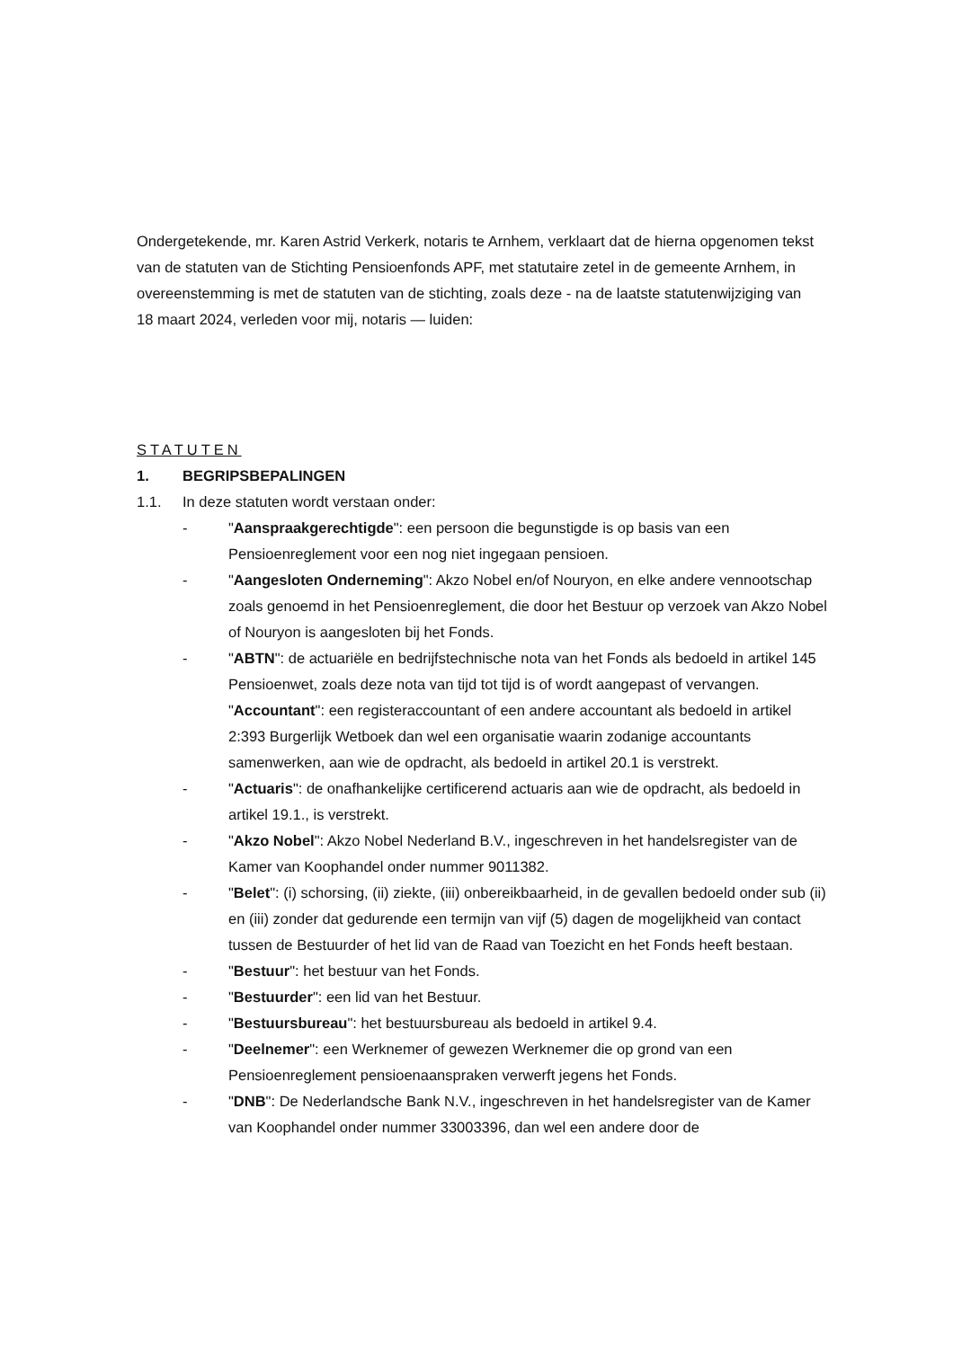Ondergetekende, mr. Karen Astrid Verkerk, notaris te Arnhem, verklaart dat de hierna opgenomen tekst van de statuten van de Stichting Pensioenfonds APF, met statutaire zetel in de gemeente Arnhem, in overeenstemming is met de statuten van de stichting, zoals deze - na de laatste statutenwijziging van 18 maart 2024, verleden voor mij, notaris — luiden:
STATUTEN
1. BEGRIPSBEPALINGEN
1.1. In deze statuten wordt verstaan onder:
- "Aanspraakgerechtigde": een persoon die begunstigde is op basis van een Pensioenreglement voor een nog niet ingegaan pensioen.
- "Aangesloten Onderneming": Akzo Nobel en/of Nouryon, en elke andere vennootschap zoals genoemd in het Pensioenreglement, die door het Bestuur op verzoek van Akzo Nobel of Nouryon is aangesloten bij het Fonds.
- "ABTN": de actuariële en bedrijfstechnische nota van het Fonds als bedoeld in artikel 145 Pensioenwet, zoals deze nota van tijd tot tijd is of wordt aangepast of vervangen.
"Accountant": een registeraccountant of een andere accountant als bedoeld in artikel 2:393 Burgerlijk Wetboek dan wel een organisatie waarin zodanige accountants samenwerken, aan wie de opdracht, als bedoeld in artikel 20.1 is verstrekt.
- "Actuaris": de onafhankelijke certificerend actuaris aan wie de opdracht, als bedoeld in artikel 19.1., is verstrekt.
- "Akzo Nobel": Akzo Nobel Nederland B.V., ingeschreven in het handelsregister van de Kamer van Koophandel onder nummer 9011382.
- "Belet": (i) schorsing, (ii) ziekte, (iii) onbereikbaarheid, in de gevallen bedoeld onder sub (ii) en (iii) zonder dat gedurende een termijn van vijf (5) dagen de mogelijkheid van contact tussen de Bestuurder of het lid van de Raad van Toezicht en het Fonds heeft bestaan.
- "Bestuur": het bestuur van het Fonds.
- "Bestuurder": een lid van het Bestuur.
- "Bestuursbureau": het bestuursbureau als bedoeld in artikel 9.4.
- "Deelnemer": een Werknemer of gewezen Werknemer die op grond van een Pensioenreglement pensioenaanspraken verwerft jegens het Fonds.
- "DNB": De Nederlandsche Bank N.V., ingeschreven in het handelsregister van de Kamer van Koophandel onder nummer 33003396, dan wel een andere door de